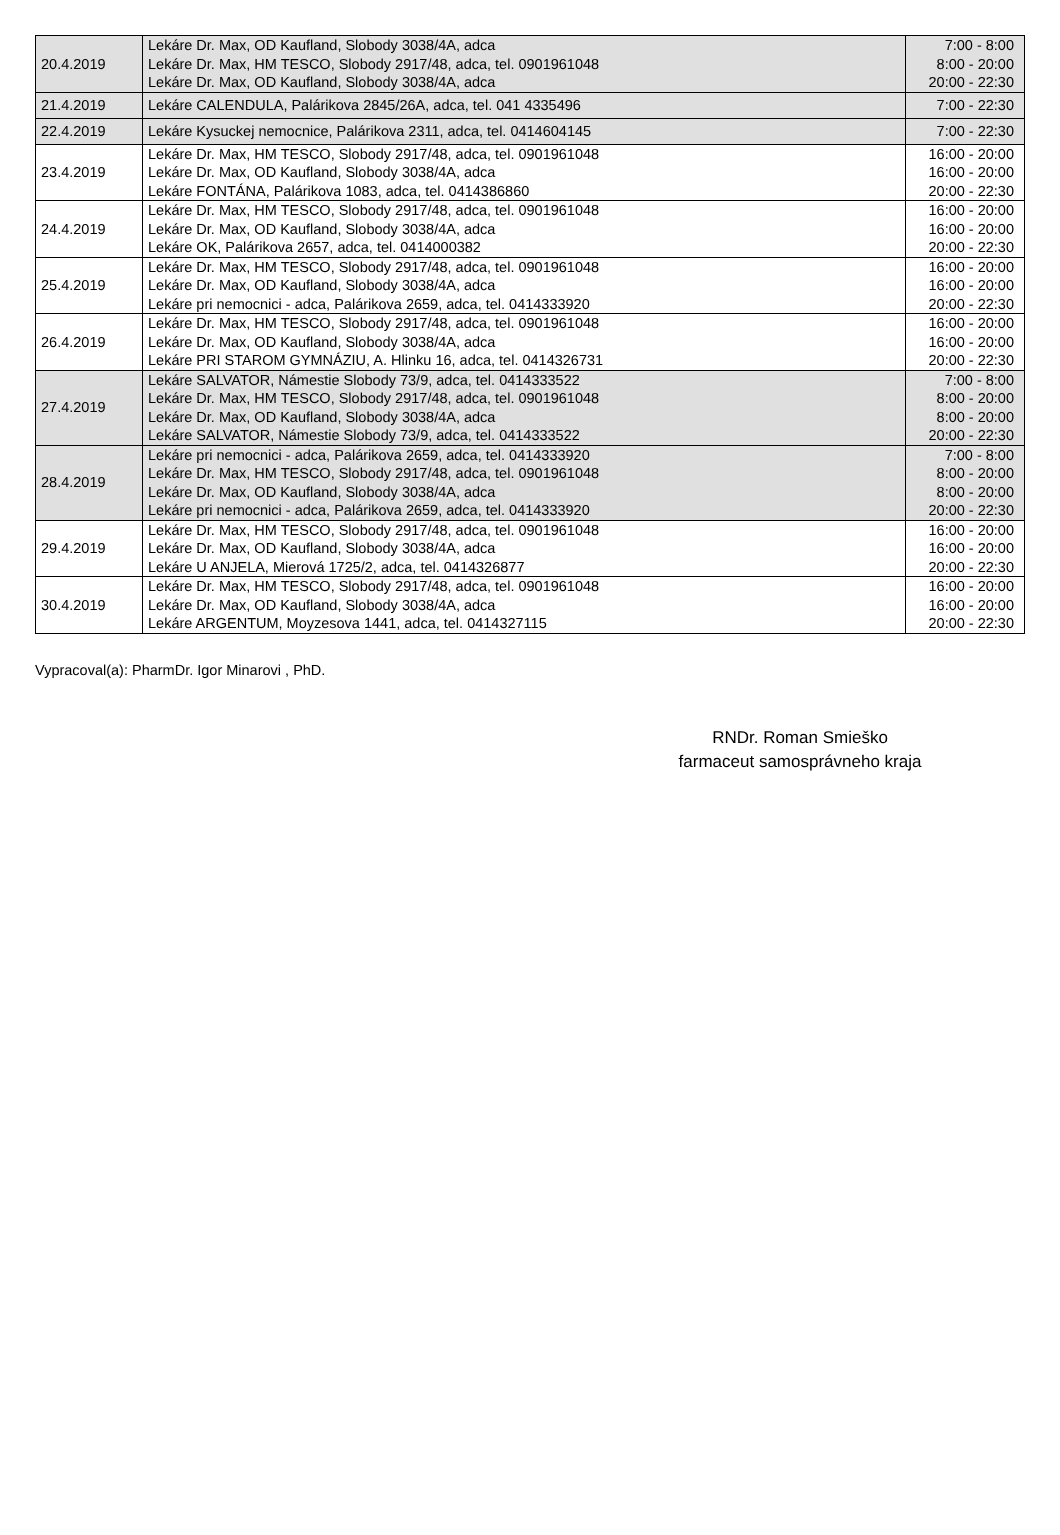| 20.4.2019 | Lekáre Dr. Max, OD Kaufland, Slobody 3038/4A, adca Lekáre Dr. Max, HM TESCO, Slobody 2917/48, adca, tel. 0901961048 Lekáre Dr. Max, OD Kaufland, Slobody 3038/4A, adca | 7:00 - 8:00 8:00 - 20:00 20:00 - 22:30 |
| 21.4.2019 | Lekáre CALENDULA, Palárikova 2845/26A, adca, tel. 041 4335496 | 7:00 - 22:30 |
| 22.4.2019 | Lekáre Kysuckej nemocnice, Palárikova 2311, adca, tel. 0414604145 | 7:00 - 22:30 |
| 23.4.2019 | Lekáre Dr. Max, HM TESCO, Slobody 2917/48, adca, tel. 0901961048 Lekáre Dr. Max, OD Kaufland, Slobody 3038/4A, adca Lekáre FONTÁNA, Palárikova 1083, adca, tel. 0414386860 | 16:00 - 20:00 16:00 - 20:00 20:00 - 22:30 |
| 24.4.2019 | Lekáre Dr. Max, HM TESCO, Slobody 2917/48, adca, tel. 0901961048 Lekáre Dr. Max, OD Kaufland, Slobody 3038/4A, adca Lekáre OK, Palárikova 2657, adca, tel. 0414000382 | 16:00 - 20:00 16:00 - 20:00 20:00 - 22:30 |
| 25.4.2019 | Lekáre Dr. Max, HM TESCO, Slobody 2917/48, adca, tel. 0901961048 Lekáre Dr. Max, OD Kaufland, Slobody 3038/4A, adca Lekáre pri nemocnici - adca, Palárikova 2659, adca, tel. 0414333920 | 16:00 - 20:00 16:00 - 20:00 20:00 - 22:30 |
| 26.4.2019 | Lekáre Dr. Max, HM TESCO, Slobody 2917/48, adca, tel. 0901961048 Lekáre Dr. Max, OD Kaufland, Slobody 3038/4A, adca Lekáre PRI STAROM GYMNÁZIU, A. Hlinku 16, adca, tel. 0414326731 | 16:00 - 20:00 16:00 - 20:00 20:00 - 22:30 |
| 27.4.2019 | Lekáre SALVATOR, Námestie Slobody 73/9, adca, tel. 0414333522 Lekáre Dr. Max, HM TESCO, Slobody 2917/48, adca, tel. 0901961048 Lekáre Dr. Max, OD Kaufland, Slobody 3038/4A, adca Lekáre SALVATOR, Námestie Slobody 73/9, adca, tel. 0414333522 | 7:00 - 8:00 8:00 - 20:00 8:00 - 20:00 20:00 - 22:30 |
| 28.4.2019 | Lekáre pri nemocnici - adca, Palárikova 2659, adca, tel. 0414333920 Lekáre Dr. Max, HM TESCO, Slobody 2917/48, adca, tel. 0901961048 Lekáre Dr. Max, OD Kaufland, Slobody 3038/4A, adca Lekáre pri nemocnici - adca, Palárikova 2659, adca, tel. 0414333920 | 7:00 - 8:00 8:00 - 20:00 8:00 - 20:00 20:00 - 22:30 |
| 29.4.2019 | Lekáre Dr. Max, HM TESCO, Slobody 2917/48, adca, tel. 0901961048 Lekáre Dr. Max, OD Kaufland, Slobody 3038/4A, adca Lekáre U ANJELA, Mierová 1725/2, adca, tel. 0414326877 | 16:00 - 20:00 16:00 - 20:00 20:00 - 22:30 |
| 30.4.2019 | Lekáre Dr. Max, HM TESCO, Slobody 2917/48, adca, tel. 0901961048 Lekáre Dr. Max, OD Kaufland, Slobody 3038/4A, adca Lekáre ARGENTUM, Moyzesova 1441, adca, tel. 0414327115 | 16:00 - 20:00 16:00 - 20:00 20:00 - 22:30 |
Vypracoval(a): PharmDr. Igor Minarovi , PhD.
RNDr. Roman Smieško
farmaceut samosprávneho kraja